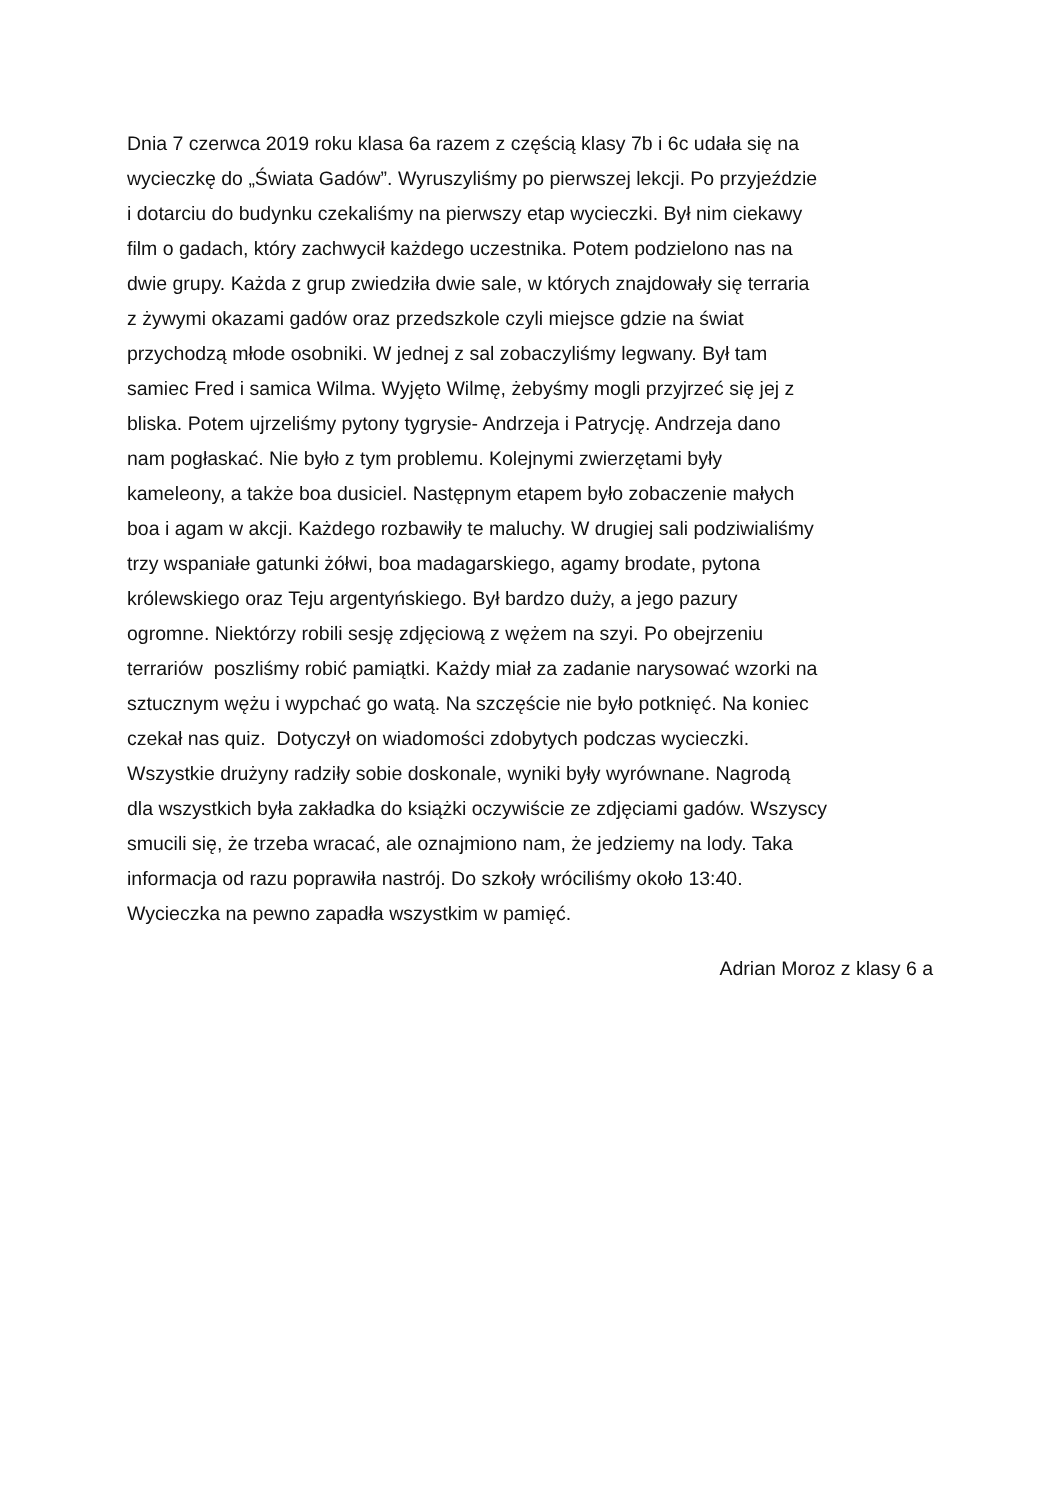Dnia 7 czerwca 2019 roku klasa 6a razem z częścią klasy 7b i 6c udała się na
wycieczkę do „Świata Gadów”. Wyruszyliśmy po pierwszej lekcji. Po przyjeździe
i dotarciu do budynku czekaliśmy na pierwszy etap wycieczki. Był nim ciekawy
film o gadach, który zachwycił każdego uczestnika. Potem podzielono nas na
dwie grupy. Każda z grup zwiedziła dwie sale, w których znajdowały się terraria
z żywymi okazami gadów oraz przedszkole czyli miejsce gdzie na świat
przychodzą młode osobniki. W jednej z sal zobaczyliśmy legwany. Był tam
samiec Fred i samica Wilma. Wyjęto Wilmę, żebyśmy mogli przyjrzeć się jej z
bliska. Potem ujrzeliśmy pytony tygrysie- Andrzeja i Patrycję. Andrzeja dano
nam pogłaskać. Nie było z tym problemu. Kolejnymi zwierzętami były
kameleony, a także boa dusiciel. Następnym etapem było zobaczenie małych
boa i agam w akcji. Każdego rozbawiły te maluchy. W drugiej sali podziwialiśmy
trzy wspaniałe gatunki żółwi, boa madagarskiego, agamy brodate, pytona
królewskiego oraz Teju argentyńskiego. Był bardzo duży, a jego pazury
ogromne. Niektórzy robili sesję zdjęciową z wężem na szyi. Po obejrzeniu
terrariów poszliśmy robić pamiątki. Każdy miał za zadanie narysować wzorki na
sztucznym wężu i wypchać go watą. Na szczęście nie było potknięć. Na koniec
czekał nas quiz. Dotyczył on wiadomości zdobytych podczas wycieczki.
Wszystkie drużyny radziły sobie doskonale, wyniki były wyrównane. Nagrodą
dla wszystkich była zakładka do książki oczywiście ze zdjęciami gadów. Wszyscy
smucili się, że trzeba wracać, ale oznajmiono nam, że jedziemy na lody. Taka
informacja od razu poprawiła nastrój. Do szkoły wróciliśmy około 13:40.
Wycieczka na pewno zapadła wszystkim w pamięć.
Adrian Moroz z klasy 6 a